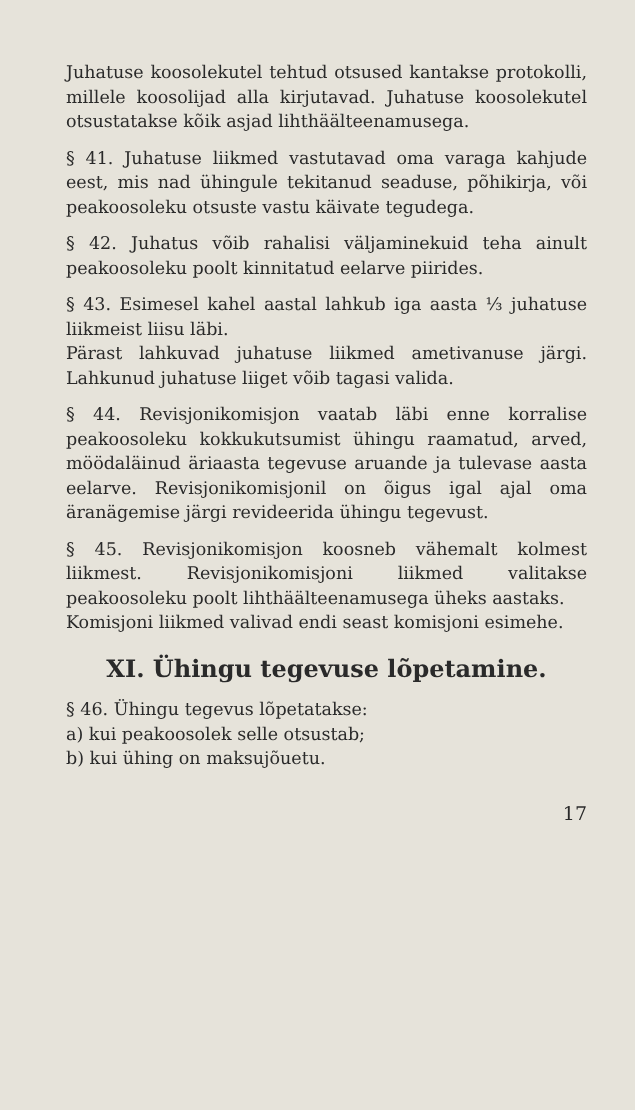Juhatuse koosolekutel tehtud otsused kantakse protokolli, millele koosolijad alla kirjutavad. Juhatuse koosolekutel otsustatakse kõik asjad lihthäälteenamusega.
§ 41. Juhatuse liikmed vastutavad oma varaga kahjude eest, mis nad ühingule tekitanud seaduse, põhikirja, või peakoosoleku otsuste vastu käivate tegudega.
§ 42. Juhatus võib rahalisi väljaminekuid teha ainult peakoosoleku poolt kinnitatud eelarve piirides.
§ 43. Esimesel kahel aastal lahkub iga aasta ⅓ juhatuse liikmeist liisu läbi.
Pärast lahkuvad juhatuse liikmed ametivanuse järgi. Lahkunud juhatuse liiget võib tagasi valida.
§ 44. Revisjonikomisjon vaatab läbi enne korralise peakoosoleku kokkukutsumist ühingu raamatud, arved, möödaläinud äriaasta tegevuse aruande ja tulevase aasta eelarve. Revisjonikomisjonil on õigus igal ajal oma äranägemise järgi revideerida ühingu tegevust.
§ 45. Revisjonikomisjon koosneb vähemalt kolmest liikmest. Revisjonikomisjoni liikmed valitakse peakoosoleku poolt lihthäälteenamusega üheks aastaks.
Komisjoni liikmed valivad endi seast komisjoni esimehe.
XI. Ühingu tegevuse lõpetamine.
§ 46. Ühingu tegevus lõpetatakse:
a) kui peakoosolek selle otsustab;
b) kui ühing on maksujõuetu.
17